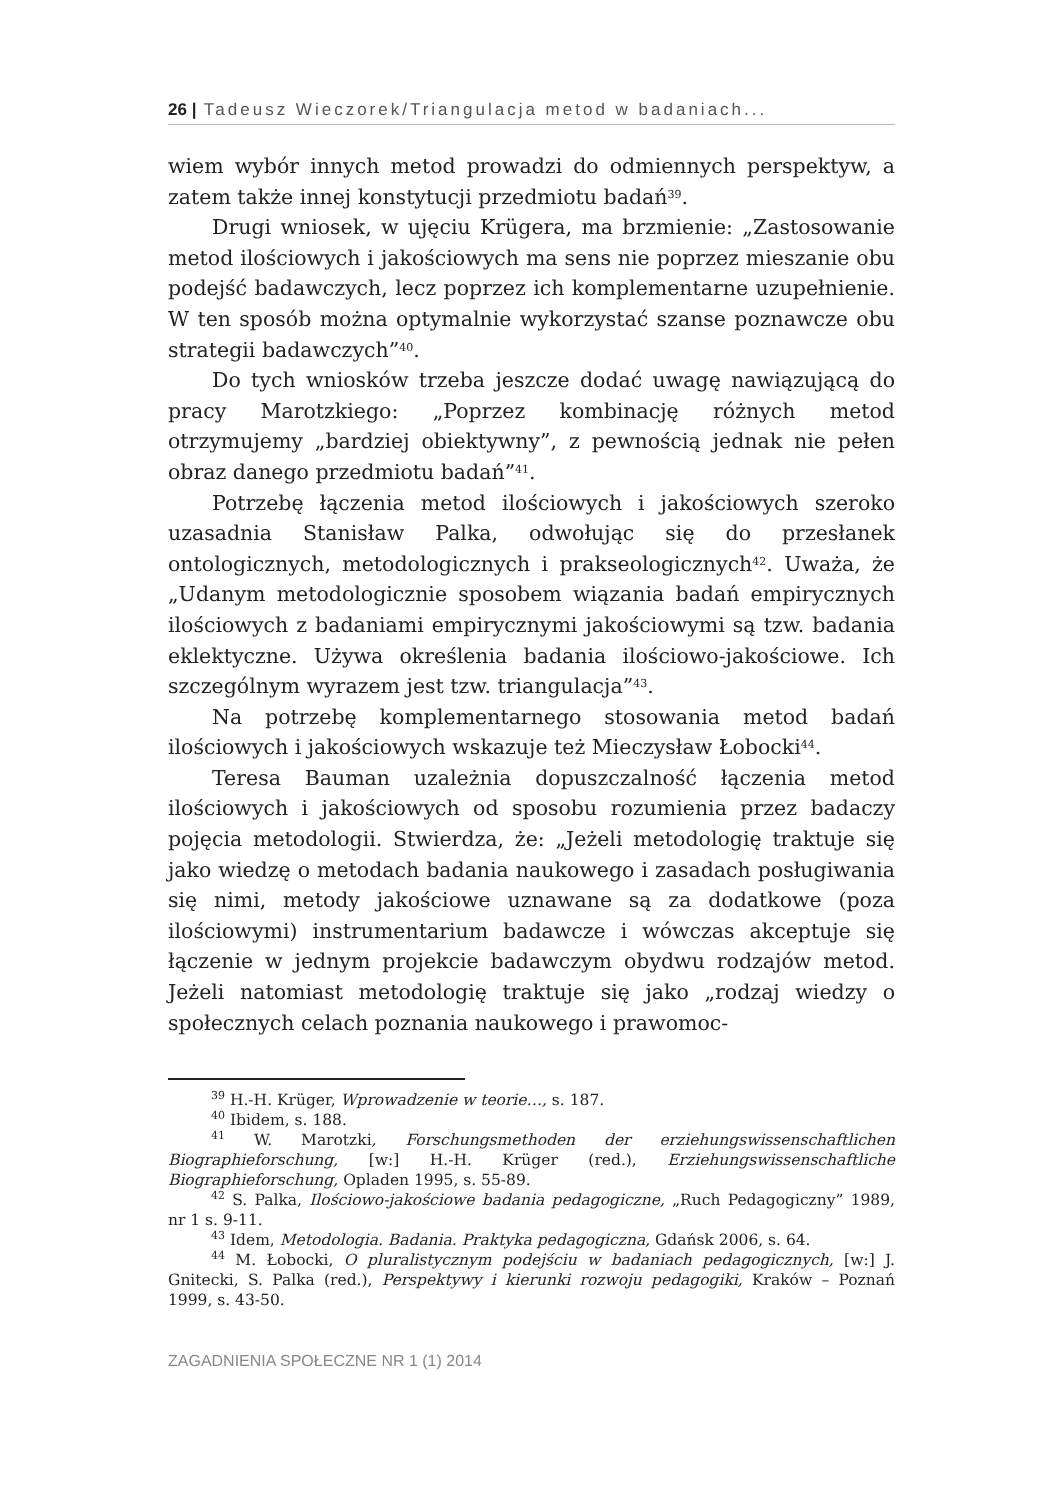26 | Tadeusz Wieczorek/Triangulacja metod w badaniach...
wiem wybór innych metod prowadzi do odmiennych perspektyw, a zatem także innej konstytucji przedmiotu badań<sup>39</sup>.
Drugi wniosek, w ujęciu Krügera, ma brzmienie: „Zastosowanie metod ilościowych i jakościowych ma sens nie poprzez mieszanie obu podejść badawczych, lecz poprzez ich komplementarne uzupełnienie. W ten sposób można optymalnie wykorzystać szanse poznawcze obu strategii badawczych”<sup>40</sup>.
Do tych wniosków trzeba jeszcze dodać uwagę nawiązującą do pracy Marotzkiego: „Poprzez kombinację różnych metod otrzymujemy „bardziej obiektywny”, z pewnością jednak nie pełen obraz danego przedmiotu badań”<sup>41</sup>.
Potrzebę łączenia metod ilościowych i jakościowych szeroko uzasadnia Stanisław Palka, odwołując się do przesłanek ontologicznych, metodologicznych i prakseologicznych<sup>42</sup>. Uważa, że „Udanym metodologicznie sposobem wiązania badań empirycznych ilościowych z badaniami empirycznymi jakościowymi są tzw. badania eklektyczne. Używa określenia badania ilościowo-jakościowe. Ich szczególnym wyrazem jest tzw. triangulacja”<sup>43</sup>.
Na potrzebę komplementarnego stosowania metod badań ilościowych i jakościowych wskazuje też Mieczysław Łobocki<sup>44</sup>.
Teresa Bauman uzależnia dopuszczalność łączenia metod ilościowych i jakościowych od sposobu rozumienia przez badaczy pojęcia metodologii. Stwierdza, że: „Jeżeli metodologię traktuje się jako wiedzę o metodach badania naukowego i zasadach posługiwania się nimi, metody jakościowe uznawane są za dodatkowe (poza ilościowymi) instrumentarium badawcze i wówczas akceptuje się łączenie w jednym projekcie badawczym obydwu rodzajów metod. Jeżeli natomiast metodologię traktuje się jako „rodzaj wiedzy o społecznych celach poznania naukowego i prawomoc-
<sup>39</sup> H.-H. Krüger, Wprowadzenie w teorie…, s. 187.
<sup>40</sup> Ibidem, s. 188.
<sup>41</sup> W. Marotzki, Forschungsmethoden der erziehungswissenschaftlichen Biographieforschung, [w:] H.-H. Krüger (red.), Erziehungswissenschaftliche Biographieforschung, Opladen 1995, s. 55-89.
<sup>42</sup> S. Palka, Ilościowo-jakościowe badania pedagogiczne, „Ruch Pedagogiczny” 1989, nr 1 s. 9-11.
<sup>43</sup> Idem, Metodologia. Badania. Praktyka pedagogiczna, Gdańsk 2006, s. 64.
<sup>44</sup> M. Łobocki, O pluralistycznym podejściu w badaniach pedagogicznych, [w:] J. Gnitecki, S. Palka (red.), Perspektywy i kierunki rozwoju pedagogiki, Kraków – Poznań 1999, s. 43-50.
ZAGADNIENIA SPOŁECZNE NR 1 (1) 2014